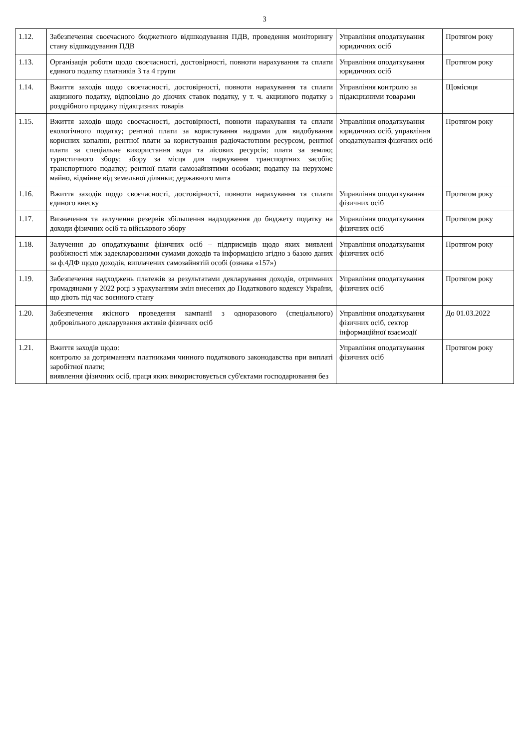3
| 1.12. | Забезпечення своєчасного бюджетного відшкодування ПДВ, проведення моніторингу стану відшкодування ПДВ | Управління оподаткування юридичних осіб | Протягом року |
| 1.13. | Організація роботи щодо своєчасності, достовірності, повноти нарахування та сплати єдиного податку платників 3 та 4 групи | Управління оподаткування юридичних осіб | Протягом року |
| 1.14. | Вжиття заходів щодо своєчасності, достовірності, повноти нарахування та сплати акцизного податку, відповідно до діючих ставок податку, у т. ч. акцизного податку з роздрібного продажу підакцизних товарів | Управління контролю за підакцизними товарами | Щомісяця |
| 1.15. | Вжиття заходів щодо своєчасності, достовірності, повноти нарахування та сплати екологічного податку; рентної плати за користування надрами для видобування корисних копалин, рентної плати за користування радіочастотним ресурсом, рентної плати за спеціальне використання води та лісових ресурсів; плати за землю; туристичного збору; збору за місця для паркування транспортних засобів; транспортного податку; рентної плати самозайнятими особами; податку на нерухоме майно, відмінне від земельної ділянки; державного мита | Управління оподаткування юридичних осіб, управління оподаткування фізичних осіб | Протягом року |
| 1.16. | Вжиття заходів щодо своєчасності, достовірності, повноти нарахування та сплати єдиного внеску | Управління оподаткування фізичних осіб | Протягом року |
| 1.17. | Визначення та залучення резервів збільшення надходження до бюджету податку на доходи фізичних осіб та військового збору | Управління оподаткування фізичних осіб | Протягом року |
| 1.18. | Залучення до оподаткування фізичних осіб – підприємців щодо яких виявлені розбіжності між задекларованими сумами доходів та інформацією згідно з базою даних за ф.4ДФ щодо доходів, виплачених самозайнятій особі (ознака «157») | Управління оподаткування фізичних осіб | Протягом року |
| 1.19. | Забезпечення надходжень платежів за результатами декларування доходів, отриманих громадянами у 2022 році з урахуванням змін внесених до Податкового кодексу України, що діють під час воєнного стану | Управління оподаткування фізичних осіб | Протягом року |
| 1.20. | Забезпечення якісного проведення кампанії з одноразового (спеціального) добровільного декларування активів фізичних осіб | Управління оподаткування фізичних осіб, сектор інформаційної взаємодії | До 01.03.2022 |
| 1.21. | Вжиття заходів щодо: контролю за дотриманням платниками чинного податкового законодавства при виплаті заробітної плати; виявлення фізичних осіб, праця яких використовується суб'єктами господарювання без | Управління оподаткування фізичних осіб | Протягом року |